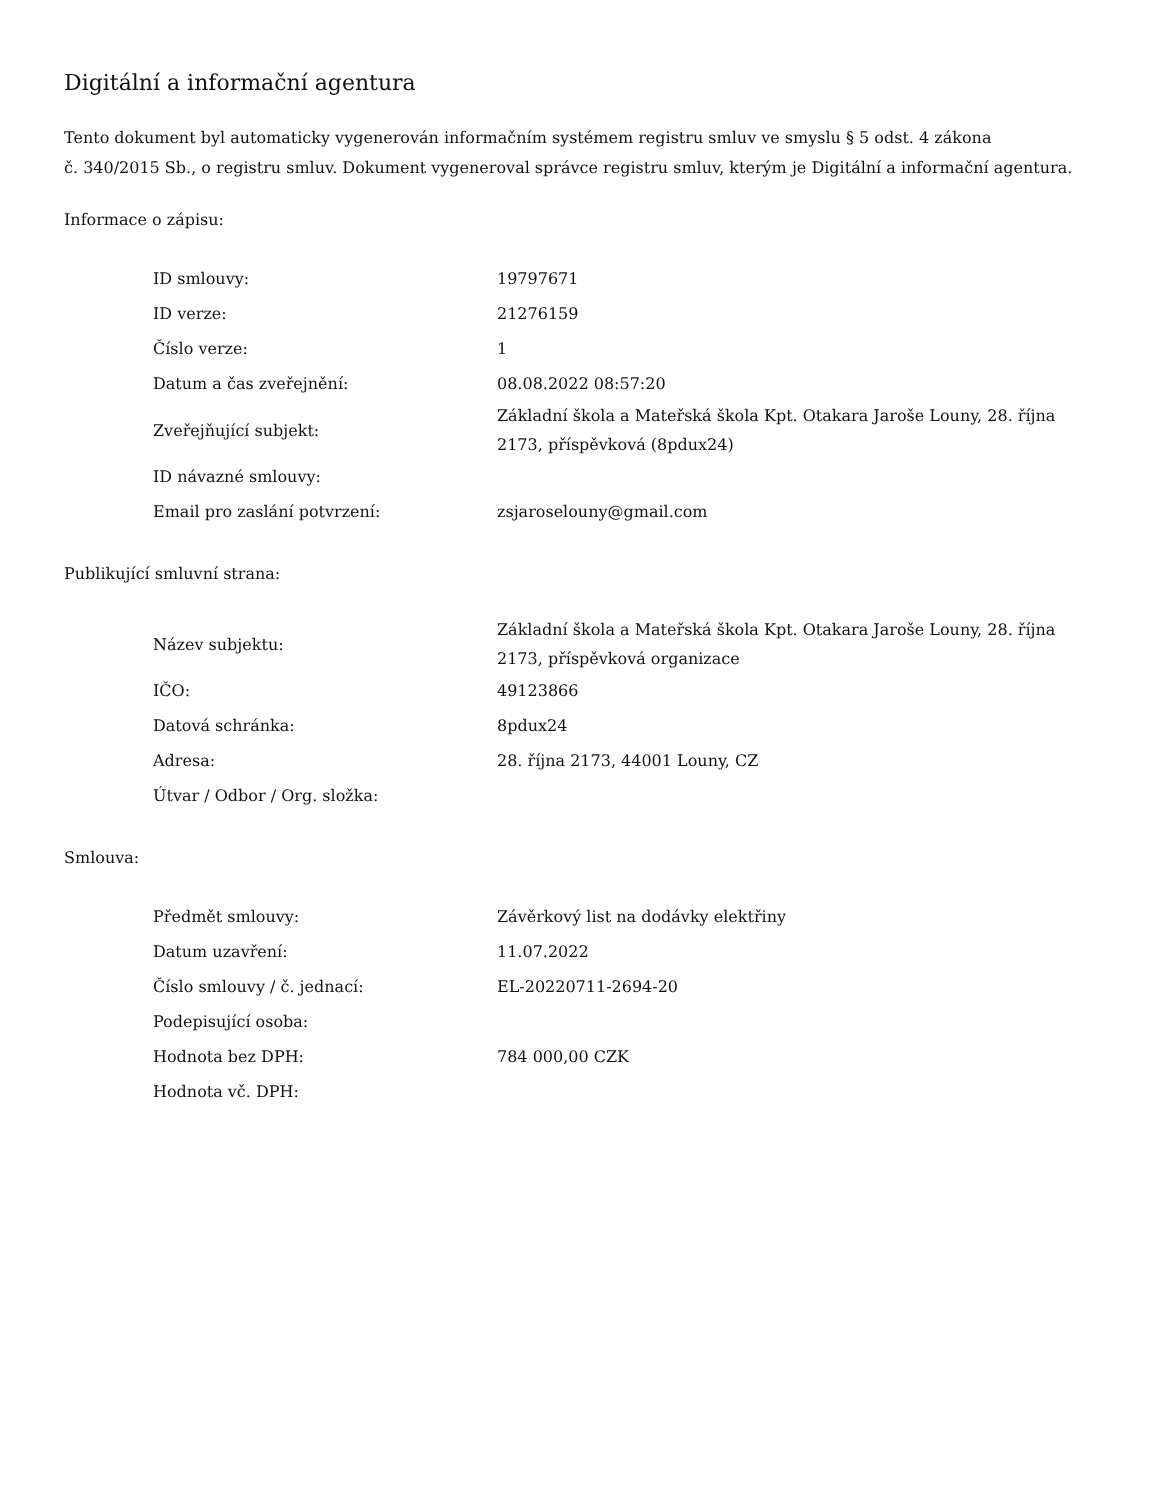Digitální a informační agentura
Tento dokument byl automaticky vygenerován informačním systémem registru smluv ve smyslu § 5 odst. 4 zákona
č. 340/2015 Sb., o registru smluv. Dokument vygeneroval správce registru smluv, kterým je Digitální a informační agentura.
Informace o zápisu:
| ID smlouvy: | 19797671 |
| ID verze: | 21276159 |
| Číslo verze: | 1 |
| Datum a čas zveřejnění: | 08.08.2022 08:57:20 |
| Zveřejňující subjekt: | Základní škola a Mateřská škola Kpt. Otakara Jaroše Louny, 28. října 2173, příspěvková (8pdux24) |
| ID návazné smlouvy: | |
| Email pro zaslání potvrzení: | zsjaroselouny@gmail.com |
Publikující smluvní strana:
| Název subjektu: | Základní škola a Mateřská škola Kpt. Otakara Jaroše Louny, 28. října 2173, příspěvková organizace |
| IČO: | 49123866 |
| Datová schránka: | 8pdux24 |
| Adresa: | 28. října 2173, 44001 Louny, CZ |
| Útvar / Odbor / Org. složka: | |
Smlouva:
| Předmět smlouvy: | Závěrkový list na dodávky elektřiny |
| Datum uzavření: | 11.07.2022 |
| Číslo smlouvy / č. jednací: | EL-20220711-2694-20 |
| Podepisující osoba: | |
| Hodnota bez DPH: | 784 000,00 CZK |
| Hodnota vč. DPH: | |